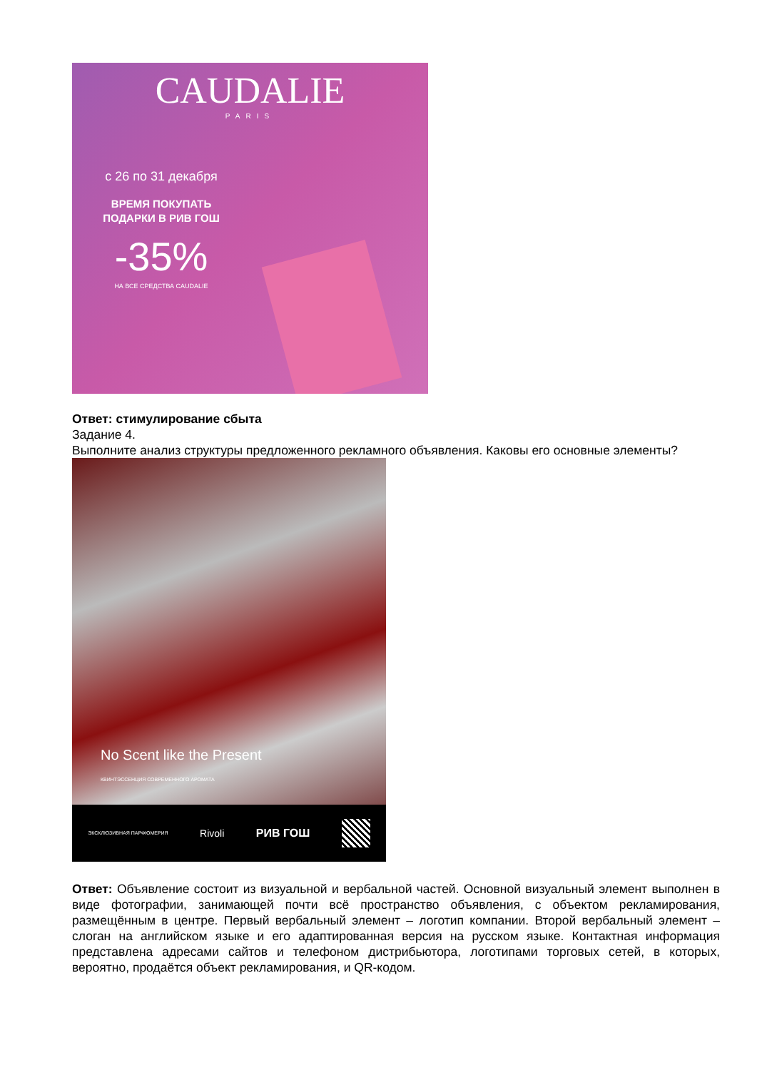CAUDALIE
PARIS
с 26 по 31 декабря
ВРЕМЯ ПОКУПАТЬ
ПОДАРКИ В РИВ ГОШ
-35%
НА ВСЕ СРЕДСТВА CAUDALIE
Ответ: стимулирование сбыта
Задание 4.
Выполните анализ структуры предложенного рекламного объявления. Каковы его основные элементы?
No Scent like the Present
КВИНТЭССЕНЦИЯ СОВРЕМЕННОГО АРОМАТА
ЭКСКЛЮЗИВНАЯ ПАРФЮМЕРИЯ Rivoli РИВ ГОШ
Ответ: Объявление состоит из визуальной и вербальной частей. Основной визуальный элемент выполнен в виде фотографии, занимающей почти всё пространство объявления, с объектом рекламирования, размещённым в центре. Первый вербальный элемент – логотип компании. Второй вербальный элемент – слоган на английском языке и его адаптированная версия на русском языке. Контактная информация представлена адресами сайтов и телефоном дистрибьютора, логотипами торговых сетей, в которых, вероятно, продаётся объект рекламирования, и QR-кодом.